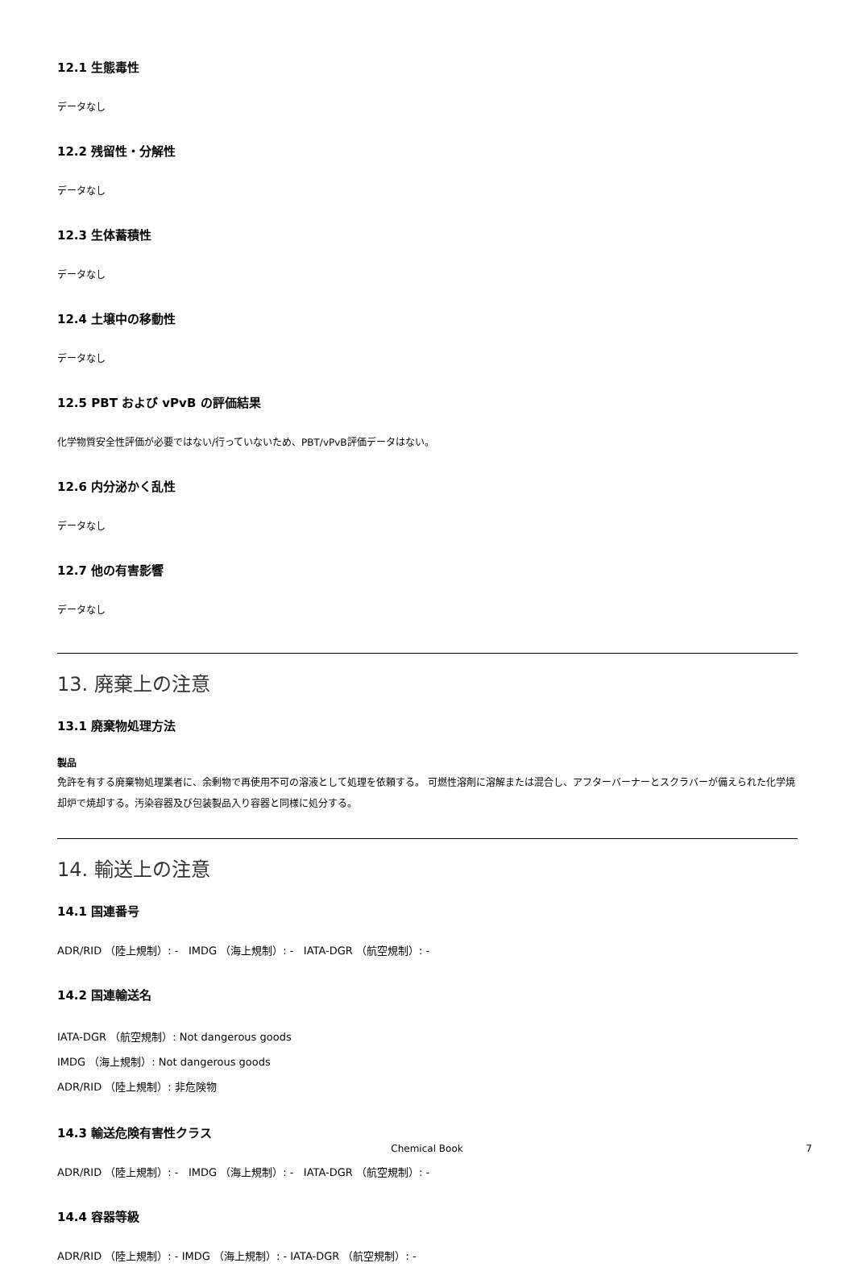12.1 生態毒性
データなし
12.2 残留性・分解性
データなし
12.3 生体蓄積性
データなし
12.4 土壌中の移動性
データなし
12.5 PBT および vPvB の評価結果
化学物質安全性評価が必要ではない/行っていないため、PBT/vPvB評価データはない。
12.6 内分泌かく乱性
データなし
12.7 他の有害影響
データなし
13. 廃棄上の注意
13.1 廃棄物処理方法
製品
免許を有する廃棄物処理業者に、余剰物で再使用不可の溶液として処理を依頼する。 可燃性溶剤に溶解または混合し、アフターバーナーとスクラバーが備えられた化学焼却炉で焼却する。汚染容器及び包装製品入り容器と同様に処分する。
14. 輸送上の注意
14.1 国連番号
ADR/RID （陸上規制）: - IMDG （海上規制）: - IATA-DGR （航空規制）: -
14.2 国連輸送名
IATA-DGR （航空規制）: Not dangerous goods
IMDG （海上規制）: Not dangerous goods
ADR/RID （陸上規制）: 非危険物
14.3 輸送危険有害性クラス
ADR/RID （陸上規制）: - IMDG （海上規制）: - IATA-DGR （航空規制）: -
14.4 容器等級
ADR/RID （陸上規制）: - IMDG （海上規制）: - IATA-DGR （航空規制）: -
Chemical Book 7